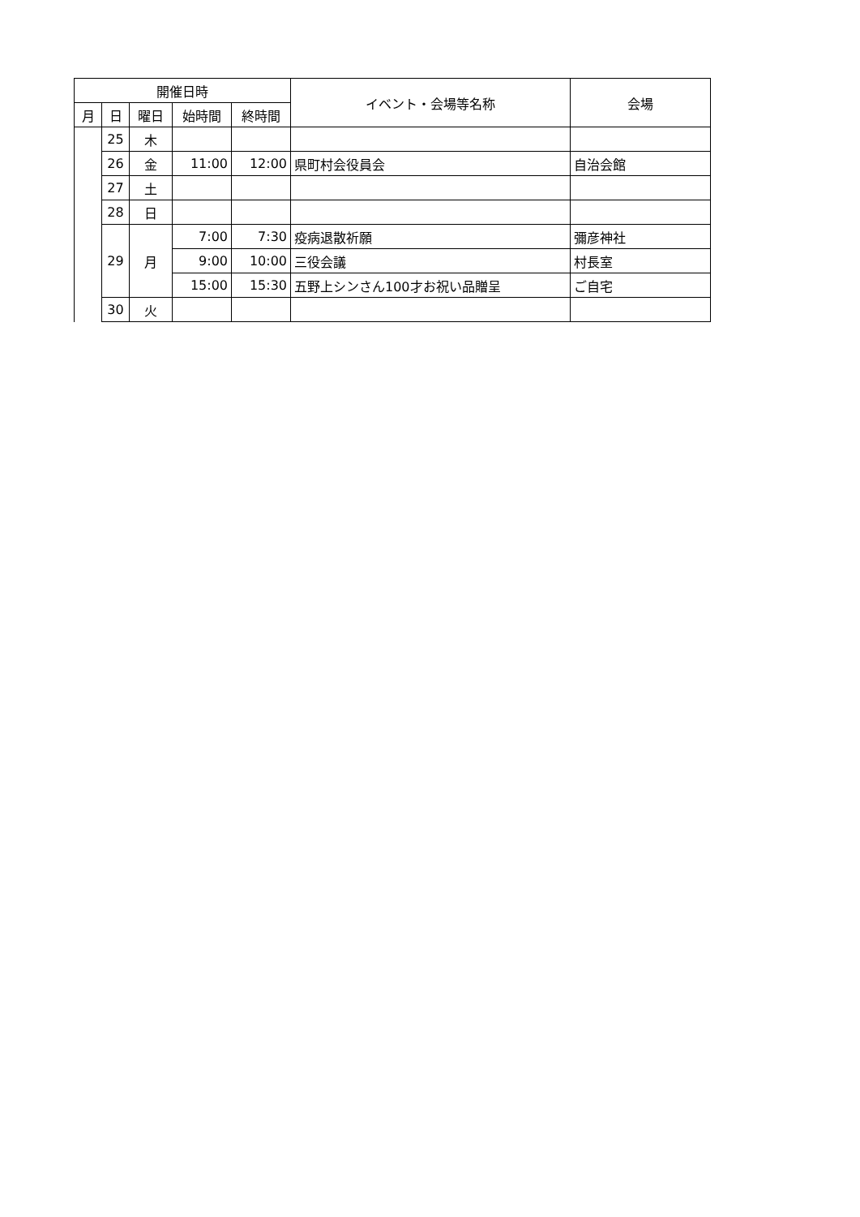| 開催日時 | | | | | イベント・会場等名称 | 会場 |
| --- | --- | --- | --- | --- | --- | --- |
| 月 | 日 | 曜日 | 始時間 | 終時間 | | |
| | 25 | 木 | | | | |
| | 26 | 金 | 11:00 | 12:00 | 県町村会役員会 | 自治会館 |
| | 27 | 土 | | | | |
| | 28 | 日 | | | | |
| | 29 | 月 | 7:00 | 7:30 | 疫病退散祈願 | 彌彦神社 |
| | | | 9:00 | 10:00 | 三役会議 | 村長室 |
| | | | 15:00 | 15:30 | 五野上シンさん100才お祝い品贈呈 | ご自宅 |
| | 30 | 火 | | | | |